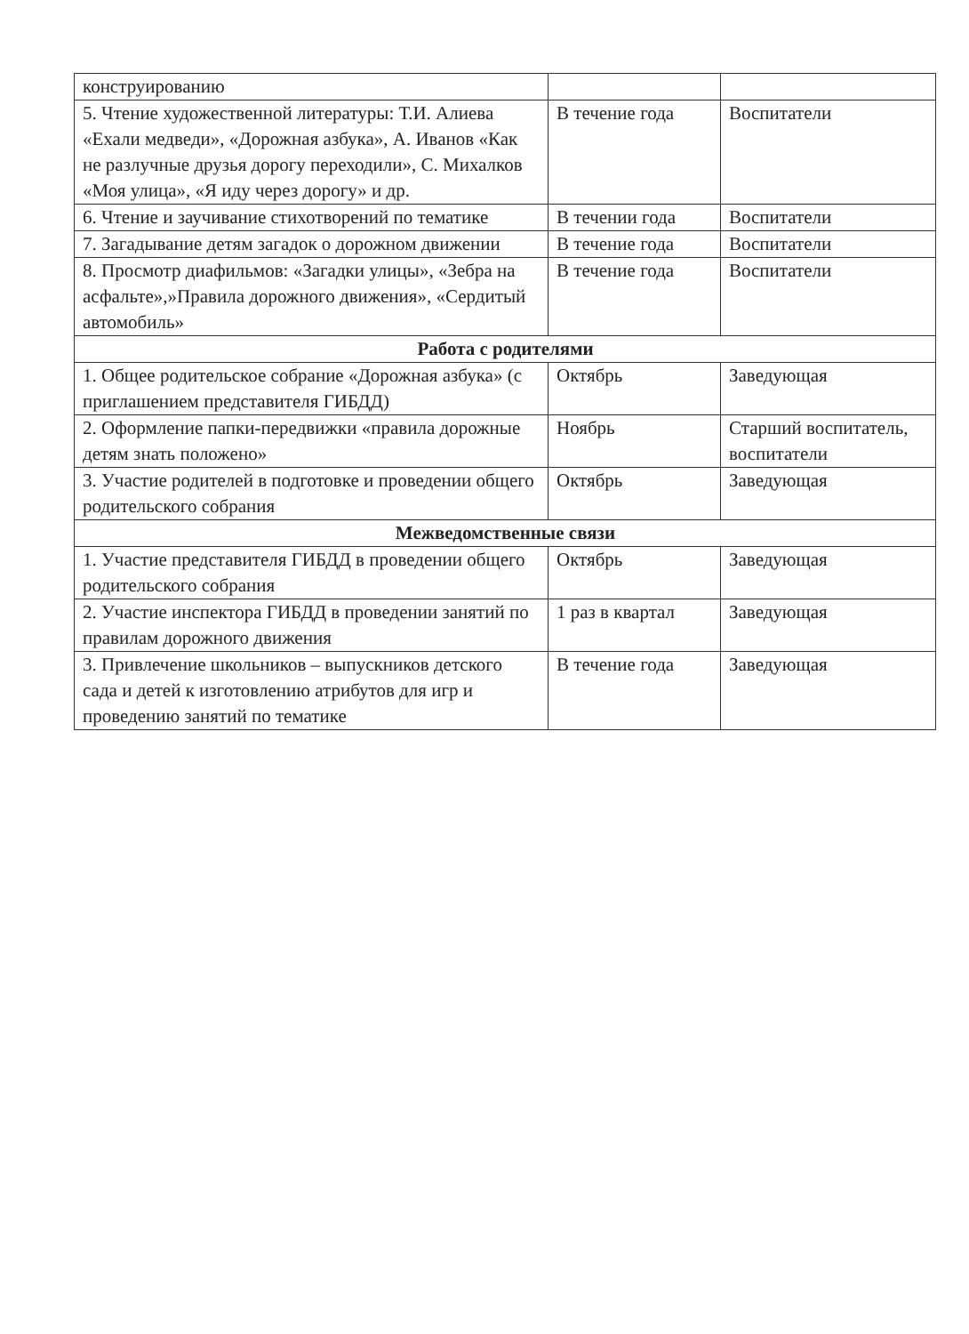| конструированию | | |
| 5. Чтение художественной литературы: Т.И. Алиева «Ехали медведи», «Дорожная азбука», А. Иванов «Как не разлучные друзья дорогу переходили», С. Михалков «Моя улица», «Я иду через дорогу» и др. | В течение года | Воспитатели |
| 6. Чтение и заучивание стихотворений по тематике | В течении года | Воспитатели |
| 7. Загадывание детям загадок о дорожном движении | В течение года | Воспитатели |
| 8. Просмотр диафильмов: «Загадки улицы», «Зебра на асфальте»,»Правила дорожного движения», «Сердитый автомобиль» | В течение года | Воспитатели |
| Работа с родителями | | |
| 1. Общее родительское собрание «Дорожная азбука» (с приглашением представителя ГИБДД) | Октябрь | Заведующая |
| 2. Оформление папки-передвижки «правила дорожные детям знать положено» | Ноябрь | Старший воспитатель, воспитатели |
| 3. Участие родителей в подготовке и проведении общего родительского собрания | Октябрь | Заведующая |
| Межведомственные связи | | |
| 1. Участие представителя ГИБДД в проведении общего родительского собрания | Октябрь | Заведующая |
| 2. Участие инспектора ГИБДД в проведении занятий по правилам дорожного движения | 1 раз в квартал | Заведующая |
| 3. Привлечение школьников – выпускников детского сада и детей к изготовлению атрибутов для игр и проведению занятий по тематике | В течение года | Заведующая |